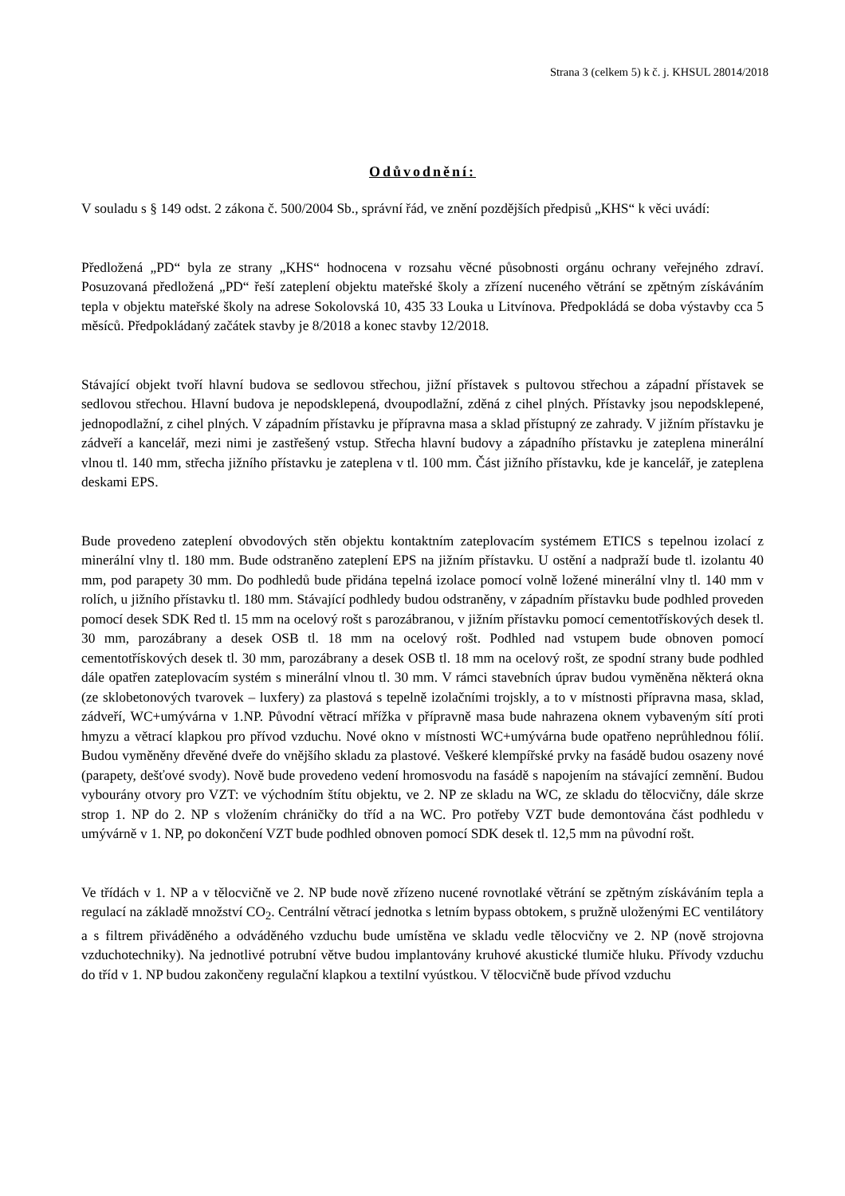Strana 3 (celkem 5) k č. j. KHSUL 28014/2018
Odůvodnění:
V souladu s § 149 odst. 2 zákona č. 500/2004 Sb., správní řád, ve znění pozdějších předpisů „KHS“ k věci uvádí:
Předložená „PD“ byla ze strany „KHS“ hodnocena v rozsahu věcné působnosti orgánu ochrany veřejného zdraví. Posuzovaná předložená „PD“ řeší zateplení objektu mateřské školy a zřízení nuceného větrání se zpětným získáváním tepla v objektu mateřské školy na adrese Sokolovská 10, 435 33 Louka u Litvínova. Předpokládá se doba výstavby cca 5 měsíců. Předpokládaný začátek stavby je 8/2018 a konec stavby 12/2018.
Stávající objekt tvoří hlavní budova se sedlovou střechou, jižní přístavek s pultovou střechou a západní přístavek se sedlovou střechou. Hlavní budova je nepodsklepená, dvoupodlažní, zděná z cihel plných. Přístavky jsou nepodsklepené, jednopodlažní, z cihel plných. V západním přístavku je přípravna masa a sklad přístupný ze zahrady. V jižním přístavku je zádveří a kancelář, mezi nimi je zastřešený vstup. Střecha hlavní budovy a západního přístavku je zateplena minerální vlnou tl. 140 mm, střecha jižního přístavku je zateplena v tl. 100 mm. Část jižního přístavku, kde je kancelář, je zateplena deskami EPS.
Bude provedeno zateplení obvodových stěn objektu kontaktním zateplovacím systémem ETICS s tepelnou izolací z minerální vlny tl. 180 mm. Bude odstraněno zateplení EPS na jižním přístavku. U ostění a nadpraží bude tl. izolantu 40 mm, pod parapety 30 mm. Do podhledů bude přidána tepelná izolace pomocí volně ložené minerální vlny tl. 140 mm v rolích, u jižního přístavku tl. 180 mm. Stávající podhledy budou odstraněny, v západním přístavku bude podhled proveden pomocí desek SDK Red tl. 15 mm na ocelový rošt s parozábranou, v jižním přístavku pomocí cementotřískových desek tl. 30 mm, parozábrany a desek OSB tl. 18 mm na ocelový rošt. Podhled nad vstupem bude obnoven pomocí cementotřískových desek tl. 30 mm, parozábrany a desek OSB tl. 18 mm na ocelový rošt, ze spodní strany bude podhled dále opatřen zateplovacím systém s minerální vlnou tl. 30 mm. V rámci stavebních úprav budou vyměněna některá okna (ze sklobetonových tvarovek – luxfery) za plastová s tepelně izolačními trojskly, a to v místnosti přípravna masa, sklad, zádveří, WC+umývárna v 1.NP. Původní větrací mřížka v přípravně masa bude nahrazena oknem vybaveným sítí proti hmyzu a větrací klapkou pro přívod vzduchu. Nové okno v místnosti WC+umývárna bude opatřeno neprůhlednou fólií. Budou vyměněny dřevěné dveře do vnějšího skladu za plastové. Veškeré klempířské prvky na fasádě budou osazeny nové (parapety, dešťové svody). Nově bude provedeno vedení hromosvodu na fasádě s napojením na stávající zemnění. Budou vybourány otvory pro VZT: ve východním štítu objektu, ve 2. NP ze skladu na WC, ze skladu do tělocvičny, dále skrze strop 1. NP do 2. NP s vložením chráničky do tříd a na WC. Pro potřeby VZT bude demontována část podhledu v umývárně v 1. NP, po dokončení VZT bude podhled obnoven pomocí SDK desek tl. 12,5 mm na původní rošt.
Ve třídách v 1. NP a v tělocvičně ve 2. NP bude nově zřízeno nucené rovnotlaké větrání se zpětným získáváním tepla a regulací na základě množství CO<sub>2</sub>. Centrální větrací jednotka s letním bypass obtokem, s pružně uloženými EC ventilátory a s filtrem přiváděného a odváděného vzduchu bude umístěna ve skladu vedle tělocvičny ve 2. NP (nově strojovna vzduchotechniky). Na jednotlivé potrubní větve budou implantovány kruhové akustické tlumiče hluku. Přívody vzduchu do tříd v 1. NP budou zakončeny regulační klapkou a textilní vyústkou. V tělocvičně bude přívod vzduchu